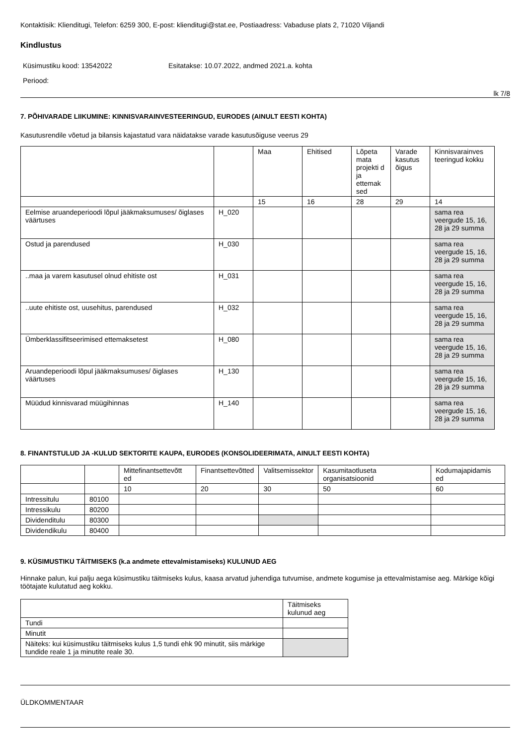Kontaktisik: Klienditugi, Telefon: 6259 300, E-post: klienditugi@stat.ee, Postiaadress: Vabaduse plats 2, 71020 Viljandi
Kindlustus
Küsimustiku kood: 13542022 Esitatakse: 10.07.2022, andmed 2021.a. kohta
Periood:
lk 7/8
7. PÕHIVARADE LIIKUMINE: KINNISVARAINVESTEERINGUD, EURODES (AINULT EESTI KOHTA)
Kasutusrendile võetud ja bilansis kajastatud vara näidatakse varade kasutusõiguse veerus 29
| | | Maa | Ehitised | Lõpeta mata projekti d ja ettemak sed | Varade kasutus õigus | Kinnisvarainves teeringud kokku |
| | | 15 | 16 | 28 | 29 | 14 |
| Eelmise aruandeperioodi lõpul jääkmaksumuses/ õiglases väärtuses | H_020 | | | | | sama rea veergude 15, 16, 28 ja 29 summa |
| Ostud ja parendused | H_030 | | | | | sama rea veergude 15, 16, 28 ja 29 summa |
| ..maa ja varem kasutusel olnud ehitiste ost | H_031 | | | | | sama rea veergude 15, 16, 28 ja 29 summa |
| ..uute ehitiste ost, uusehitus, parendused | H_032 | | | | | sama rea veergude 15, 16, 28 ja 29 summa |
| Ümberklassifitseerimised ettemaksetest | H_080 | | | | | sama rea veergude 15, 16, 28 ja 29 summa |
| Aruandeperioodi lõpul jääkmaksumuses/ õiglases väärtuses | H_130 | | | | | sama rea veergude 15, 16, 28 ja 29 summa |
| Müüdud kinnisvarad müügihinnas | H_140 | | | | | sama rea veergude 15, 16, 28 ja 29 summa |
8. FINANTSTULUD JA -KULUD SEKTORITE KAUPA, EURODES (KONSOLIDEERIMATA, AINULT EESTI KOHTA)
| | | Mittefinantsettevõtt ed | Finantsettevõtted | Valitsemissektor | Kasumitaotluseta organisatsioonid | Kodumajapidamis ed |
| | | 10 | 20 | 30 | 50 | 60 |
| Intressitulu | 80100 | | | | | |
| Intressikulu | 80200 | | | | | |
| Dividenditulu | 80300 | | | | | |
| Dividendikulu | 80400 | | | | | |
9. KÜSIMUSTIKU TÄITMISEKS (k.a andmete ettevalmistamiseks) KULUNUD AEG
Hinnake palun, kui palju aega küsimustiku täitmiseks kulus, kaasa arvatud juhendiga tutvumise, andmete kogumise ja ettevalmistamise aeg. Märkige kõigi töötajate kulutatud aeg kokku.
| | Täitmiseks kulunud aeg |
| Tundi | |
| Minutit | |
| Näiteks: kui küsimustiku täitmiseks kulus 1,5 tundi ehk 90 minutit, siis märkige tundide reale 1 ja minutite reale 30. | |
ÜLDKOMMENTAAR